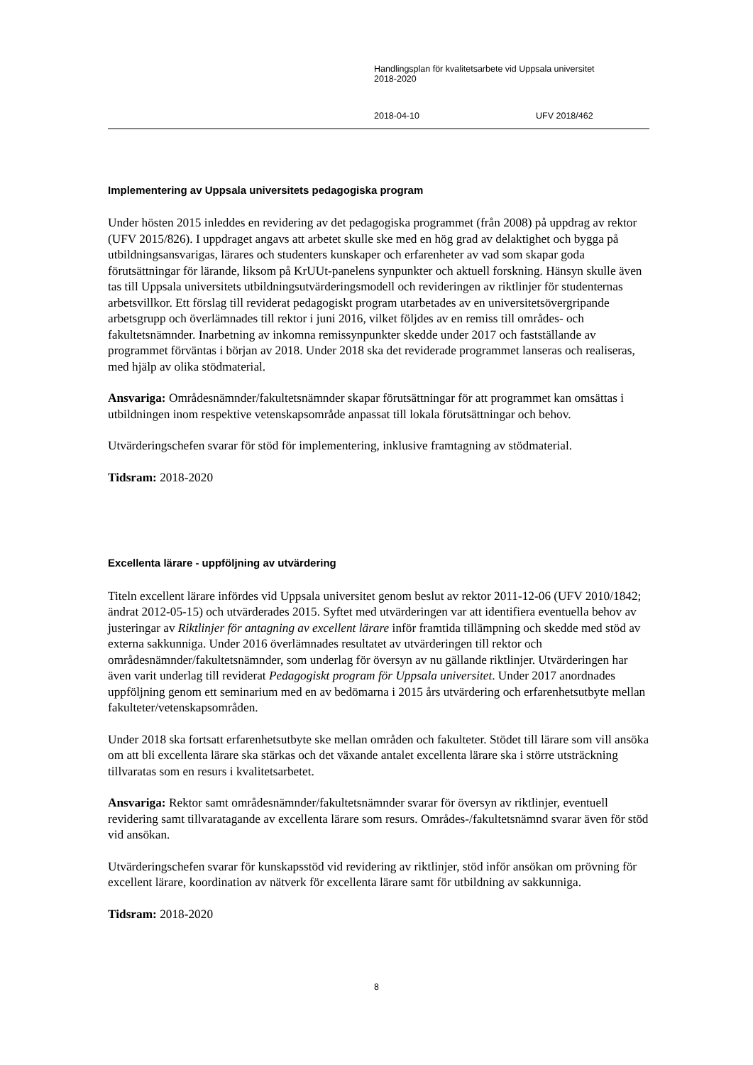Handlingsplan för kvalitetsarbete vid Uppsala universitet
2018-2020
2018-04-10 UFV 2018/462
Implementering av Uppsala universitets pedagogiska program
Under hösten 2015 inleddes en revidering av det pedagogiska programmet (från 2008) på uppdrag av rektor (UFV 2015/826). I uppdraget angavs att arbetet skulle ske med en hög grad av delaktighet och bygga på utbildningsansvarigas, lärares och studenters kunskaper och erfarenheter av vad som skapar goda förutsättningar för lärande, liksom på KrUUt-panelens synpunkter och aktuell forskning. Hänsyn skulle även tas till Uppsala universitets utbildningsutvärderingsmodell och revideringen av riktlinjer för studenternas arbetsvillkor. Ett förslag till reviderat pedagogiskt program utarbetades av en universitetsövergripande arbetsgrupp och överlämnades till rektor i juni 2016, vilket följdes av en remiss till områdes- och fakultetsnämnder. Inarbetning av inkomna remissynpunkter skedde under 2017 och fastställande av programmet förväntas i början av 2018. Under 2018 ska det reviderade programmet lanseras och realiseras, med hjälp av olika stödmaterial.
Ansvariga: Områdesnämnder/fakultetsnämnder skapar förutsättningar för att programmet kan omsättas i utbildningen inom respektive vetenskapsområde anpassat till lokala förutsättningar och behov.
Utvärderingschefen svarar för stöd för implementering, inklusive framtagning av stödmaterial.
Tidsram: 2018-2020
Excellenta lärare - uppföljning av utvärdering
Titeln excellent lärare infördes vid Uppsala universitet genom beslut av rektor 2011-12-06 (UFV 2010/1842; ändrat 2012-05-15) och utvärderades 2015. Syftet med utvärderingen var att identifiera eventuella behov av justeringar av Riktlinjer för antagning av excellent lärare inför framtida tillämpning och skedde med stöd av externa sakkunniga. Under 2016 överlämnades resultatet av utvärderingen till rektor och områdesnämnder/fakultetsnämnder, som underlag för översyn av nu gällande riktlinjer. Utvärderingen har även varit underlag till reviderat Pedagogiskt program för Uppsala universitet. Under 2017 anordnades uppföljning genom ett seminarium med en av bedömarna i 2015 års utvärdering och erfarenhetsutbyte mellan fakulteter/vetenskapsområden.
Under 2018 ska fortsatt erfarenhetsutbyte ske mellan områden och fakulteter. Stödet till lärare som vill ansöka om att bli excellenta lärare ska stärkas och det växande antalet excellenta lärare ska i större utsträckning tillvaratas som en resurs i kvalitetsarbetet.
Ansvariga: Rektor samt områdesnämnder/fakultetsnämnder svarar för översyn av riktlinjer, eventuell revidering samt tillvaratagande av excellenta lärare som resurs. Områdes-/fakultetsnämnd svarar även för stöd vid ansökan.
Utvärderingschefen svarar för kunskapsstöd vid revidering av riktlinjer, stöd inför ansökan om prövning för excellent lärare, koordination av nätverk för excellenta lärare samt för utbildning av sakkunniga.
Tidsram: 2018-2020
8